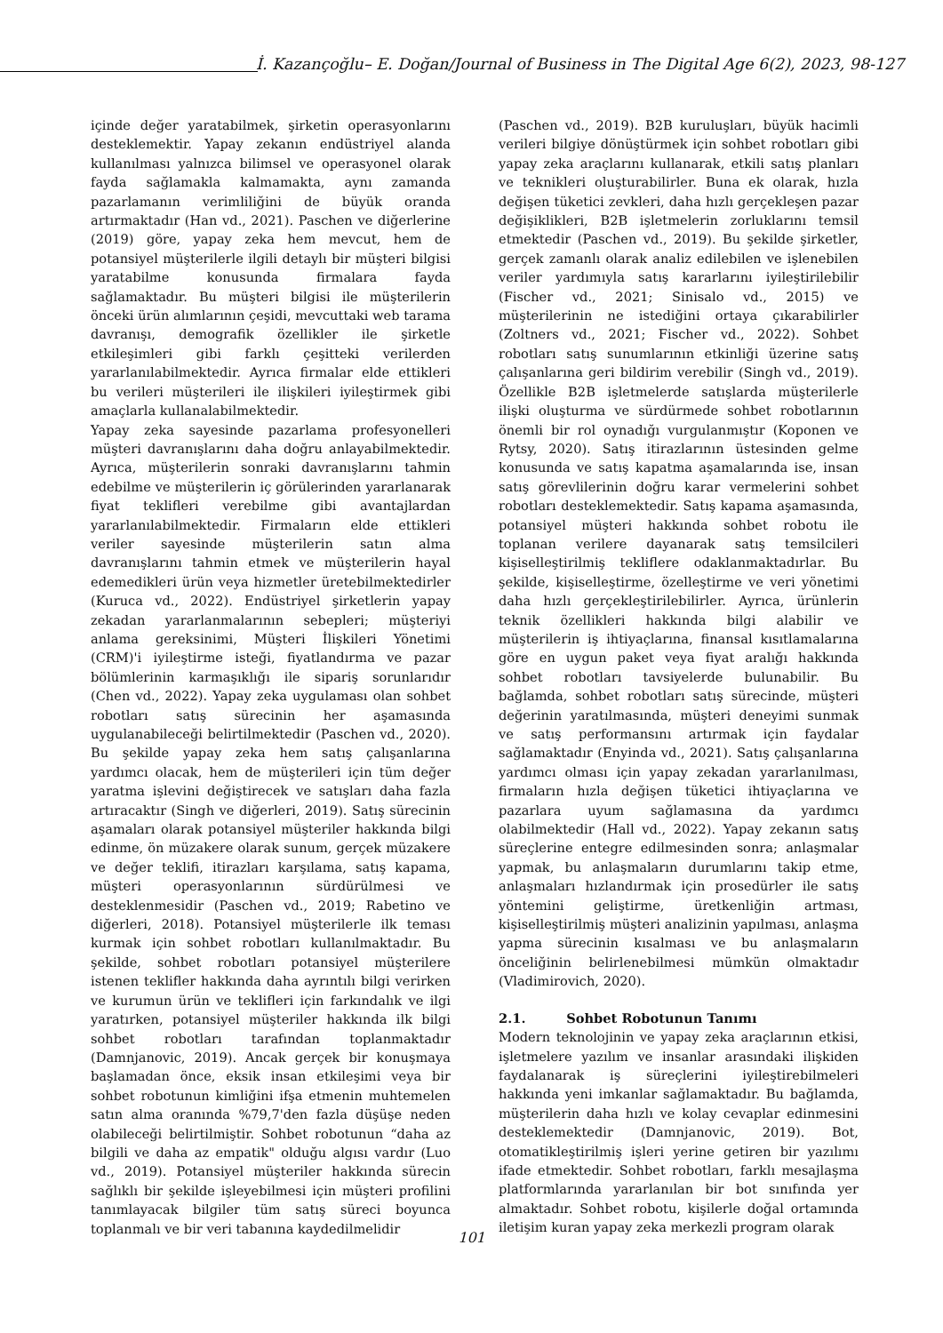İ. Kazançoğlu– E. Doğan/Journal of Business in The Digital Age 6(2), 2023, 98-127
içinde değer yaratabilmek, şirketin operasyonlarını desteklemektir. Yapay zekanın endüstriyel alanda kullanılması yalnızca bilimsel ve operasyonel olarak fayda sağlamakla kalmamakta, aynı zamanda pazarlamanın verimliliğini de büyük oranda artırmaktadır (Han vd., 2021). Paschen ve diğerlerine (2019) göre, yapay zeka hem mevcut, hem de potansiyel müşterilerle ilgili detaylı bir müşteri bilgisi yaratabilme konusunda firmalara fayda sağlamaktadır. Bu müşteri bilgisi ile müşterilerin önceki ürün alımlarının çeşidi, mevcuttaki web tarama davranışı, demografik özellikler ile şirketle etkileşimleri gibi farklı çeşitteki verilerden yararlanılabilmektedir. Ayrıca firmalar elde ettikleri bu verileri müşterileri ile ilişkileri iyileştirmek gibi amaçlarla kullanalabilmektedir.
Yapay zeka sayesinde pazarlama profesyonelleri müşteri davranışlarını daha doğru anlayabilmektedir. Ayrıca, müşterilerin sonraki davranışlarını tahmin edebilme ve müşterilerin iç görülerinden yararlanarak fiyat teklifleri verebilme gibi avantajlardan yararlanılabilmektedir. Firmaların elde ettikleri veriler sayesinde müşterilerin satın alma davranışlarını tahmin etmek ve müşterilerin hayal edemedikleri ürün veya hizmetler üretebilmektedirler (Kuruca vd., 2022). Endüstriyel şirketlerin yapay zekadan yararlanmalarının sebepleri; müşteriyi anlama gereksinimi, Müşteri İlişkileri Yönetimi (CRM)'i iyileştirme isteği, fiyatlandırma ve pazar bölümlerinin karmaşıklığı ile sipariş sorunlarıdır (Chen vd., 2022). Yapay zeka uygulaması olan sohbet robotları satış sürecinin her aşamasında uygulanabileceği belirtilmektedir (Paschen vd., 2020). Bu şekilde yapay zeka hem satış çalışanlarına yardımcı olacak, hem de müşterileri için tüm değer yaratma işlevini değiştirecek ve satışları daha fazla artıracaktır (Singh ve diğerleri, 2019). Satış sürecinin aşamaları olarak potansiyel müşteriler hakkında bilgi edinme, ön müzakere olarak sunum, gerçek müzakere ve değer teklifi, itirazları karşılama, satış kapama, müşteri operasyonlarının sürdürülmesi ve desteklenmesidir (Paschen vd., 2019; Rabetino ve diğerleri, 2018). Potansiyel müşterilerle ilk teması kurmak için sohbet robotları kullanılmaktadır. Bu şekilde, sohbet robotları potansiyel müşterilere istenen teklifler hakkında daha ayrıntılı bilgi verirken ve kurumun ürün ve teklifleri için farkındalık ve ilgi yaratırken, potansiyel müşteriler hakkında ilk bilgi sohbet robotları tarafından toplanmaktadır (Damnjanovic, 2019). Ancak gerçek bir konuşmaya başlamadan önce, eksik insan etkileşimi veya bir sohbet robotunun kimliğini ifşa etmenin muhtemelen satın alma oranında %79,7'den fazla düşüşe neden olabileceği belirtilmiştir. Sohbet robotunun “daha az bilgili ve daha az empatik" olduğu algısı vardır (Luo vd., 2019). Potansiyel müşteriler hakkında sürecin sağlıklı bir şekilde işleyebilmesi için müşteri profilini tanımlayacak bilgiler tüm satış süreci boyunca toplanmalı ve bir veri tabanına kaydedilmelidir
(Paschen vd., 2019). B2B kuruluşları, büyük hacimli verileri bilgiye dönüştürmek için sohbet robotları gibi yapay zeka araçlarını kullanarak, etkili satış planları ve teknikleri oluşturabilirler. Buna ek olarak, hızla değişen tüketici zevkleri, daha hızlı gerçekleşen pazar değişiklikleri, B2B işletmelerin zorluklarını temsil etmektedir (Paschen vd., 2019). Bu şekilde şirketler, gerçek zamanlı olarak analiz edilebilen ve işlenebilen veriler yardımıyla satış kararlarını iyileştirilebilir (Fischer vd., 2021; Sinisalo vd., 2015) ve müşterilerinin ne istediğini ortaya çıkarabilirler (Zoltners vd., 2021; Fischer vd., 2022). Sohbet robotları satış sunumlarının etkinliği üzerine satış çalışanlarına geri bildirim verebilir (Singh vd., 2019). Özellikle B2B işletmelerde satışlarda müşterilerle ilişki oluşturma ve sürdürmede sohbet robotlarının önemli bir rol oynadığı vurgulanmıştır (Koponen ve Rytsy, 2020). Satış itirazlarının üstesinden gelme konusunda ve satış kapatma aşamalarında ise, insan satış görevlilerinin doğru karar vermelerini sohbet robotları desteklemektedir. Satış kapama aşamasında, potansiyel müşteri hakkında sohbet robotu ile toplanan verilere dayanarak satış temsilcileri kişiselleştirilmiş tekliflere odaklanmaktadırlar. Bu şekilde, kişiselleştirme, özelleştirme ve veri yönetimi daha hızlı gerçekleştirilebilirler. Ayrıca, ürünlerin teknik özellikleri hakkında bilgi alabilir ve müşterilerin iş ihtiyaçlarına, finansal kısıtlamalarına göre en uygun paket veya fiyat aralığı hakkında sohbet robotları tavsiyelerde bulunabilir. Bu bağlamda, sohbet robotları satış sürecinde, müşteri değerinin yaratılmasında, müşteri deneyimi sunmak ve satış performansını artırmak için faydalar sağlamaktadır (Enyinda vd., 2021). Satış çalışanlarına yardımcı olması için yapay zekadan yararlanılması, firmaların hızla değişen tüketici ihtiyaçlarına ve pazarlara uyum sağlamasına da yardımcı olabilmektedir (Hall vd., 2022). Yapay zekanın satış süreçlerine entegre edilmesinden sonra; anlaşmalar yapmak, bu anlaşmaların durumlarını takip etme, anlaşmaları hızlandırmak için prosedürler ile satış yöntemini geliştirme, üretkenliğin artması, kişiselleştirilmiş müşteri analizinin yapılması, anlaşma yapma sürecinin kısalması ve bu anlaşmaların önceliğinin belirlenebilmesi mümkün olmaktadır (Vladimirovich, 2020).
2.1. Sohbet Robotunun Tanımı
Modern teknolojinin ve yapay zeka araçlarının etkisi, işletmelere yazılım ve insanlar arasındaki ilişkiden faydalanarak iş süreçlerini iyileştirebilmeleri hakkında yeni imkanlar sağlamaktadır. Bu bağlamda, müşterilerin daha hızlı ve kolay cevaplar edinmesini desteklemektedir (Damnjanovic, 2019). Bot, otomatikleştirilmiş işleri yerine getiren bir yazılımı ifade etmektedir. Sohbet robotları, farklı mesajlaşma platformlarında yararlanılan bir bot sınıfında yer almaktadır. Sohbet robotu, kişilerle doğal ortamında iletişim kuran yapay zeka merkezli program olarak
101